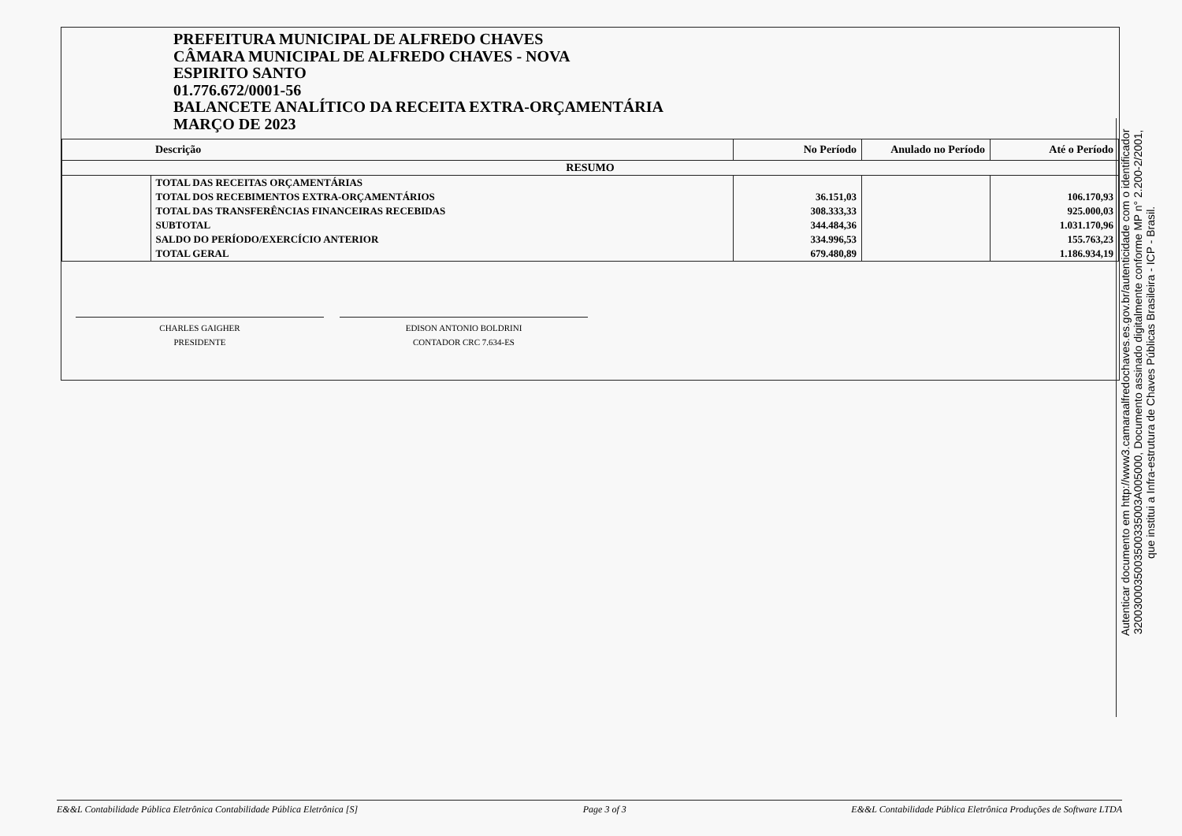PREFEITURA MUNICIPAL DE ALFREDO CHAVES
CÂMARA MUNICIPAL DE ALFREDO CHAVES - NOVA
ESPIRITO SANTO
01.776.672/0001-56
BALANCETE ANALÍTICO DA RECEITA EXTRA-ORÇAMENTÁRIA
MARÇO DE 2023
| | Descrição | No Período | Anulado no Período | Até o Período |
| --- | --- | --- | --- | --- |
| RESUMO | | | | |
| | TOTAL DAS RECEITAS ORÇAMENTÁRIAS | | | |
| | TOTAL DOS RECEBIMENTOS EXTRA-ORÇAMENTÁRIOS | 36.151,03 | | 106.170,93 |
| | TOTAL DAS TRANSFERÊNCIAS FINANCEIRAS RECEBIDAS | 308.333,33 | | 925.000,03 |
| | SUBTOTAL | 344.484,36 | | 1.031.170,96 |
| | SALDO DO PERÍODO/EXERCÍCIO ANTERIOR | 334.996,53 | | 155.763,23 |
| | TOTAL GERAL | 679.480,89 | | 1.186.934,19 |
CHARLES GAIGHER
PRESIDENTE
EDISON ANTONIO BOLDRINI
CONTADOR CRC 7.634-ES
Autenticar documento em http://www3.camaraalfredochaves.es.gov.br/autenticidade com o identificador 3200300035003500335003A005000, Documento assinado digitalmente conforme MP n° 2.200-2/2001, que institui a Infra-estrutura de Chaves Públicas Brasileira - ICP - Brasil.
E&&L Contabilidade Pública Eletrônica Contabilidade Pública Eletrônica [S] Page 3 of 3 E&&L Contabilidade Pública Eletrônica Produções de Software LTDA